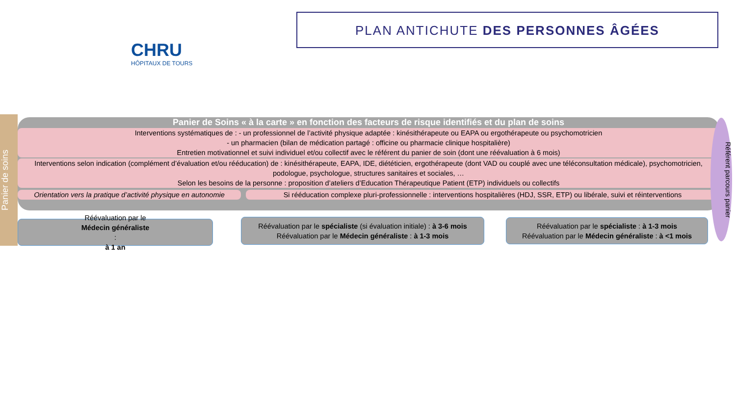CHRU
HÔPITAUX DE TOURS
PLAN ANTICHUTE DES PERSONNES ÂGÉES
Panier de soins
Panier de Soins « à la carte » en fonction des facteurs de risque identifiés et du plan de soins
Interventions systématiques de : - un professionnel de l’activité physique adaptée : kinésithérapeute ou EAPA ou ergothérapeute ou psychomotricien
- un pharmacien (bilan de médication partagé : officine ou pharmacie clinique hospitalière)
Entretien motivationnel et suivi individuel et/ou collectif avec le référent du panier de soin (dont une réévaluation à 6 mois)
Interventions selon indication (complément d’évaluation et/ou rééducation) de : kinésithérapeute, EAPA, IDE, diététicien, ergothérapeute (dont VAD ou couplé avec une téléconsultation médicale), psychomotricien, podologue, psychologue, structures sanitaires et sociales, …
Selon les besoins de la personne : proposition d’ateliers d’Education Thérapeutique Patient (ETP) individuels ou collectifs
Orientation vers la pratique d’activité physique en autonomie
Si rééducation complexe pluri-professionnelle : interventions hospitalières (HDJ, SSR, ETP) ou libérale, suivi et réinterventions
Référent parcours panier
Réévaluation par le
Médecin généraliste
:
à 1 an
Réévaluation par le spécialiste (si évaluation initiale) : à 3-6 mois
Réévaluation par le Médecin généraliste : à 1-3 mois
Réévaluation par le spécialiste : à 1-3 mois
Réévaluation par le Médecin généraliste : à <1 mois